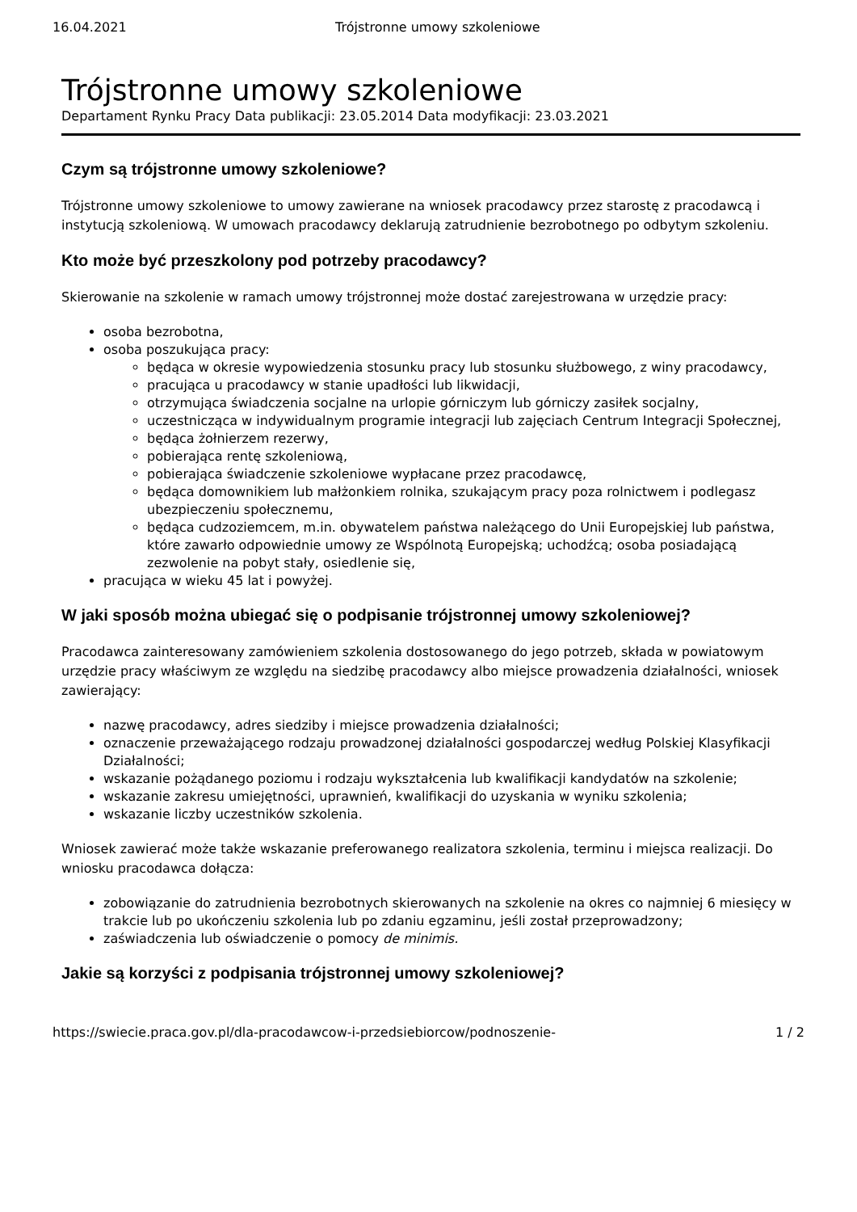16.04.2021 Trójstronne umowy szkoleniowe
Trójstronne umowy szkoleniowe
Departament Rynku Pracy Data publikacji: 23.05.2014 Data modyfikacji: 23.03.2021
Czym są trójstronne umowy szkoleniowe?
Trójstronne umowy szkoleniowe to umowy zawierane na wniosek pracodawcy przez starostę z pracodawcą i instytucją szkoleniową. W umowach pracodawcy deklarują zatrudnienie bezrobotnego po odbytym szkoleniu.
Kto może być przeszkolony pod potrzeby pracodawcy?
Skierowanie na szkolenie w ramach umowy trójstronnej może dostać zarejestrowana w urzędzie pracy:
osoba bezrobotna,
osoba poszukująca pracy:
będąca w okresie wypowiedzenia stosunku pracy lub stosunku służbowego, z winy pracodawcy,
pracująca u pracodawcy w stanie upadłości lub likwidacji,
otrzymująca świadczenia socjalne na urlopie górniczym lub górniczy zasiłek socjalny,
uczestnicząca w indywidualnym programie integracji lub zajęciach Centrum Integracji Społecznej,
będąca żołnierzem rezerwy,
pobierająca rentę szkoleniową,
pobierająca świadczenie szkoleniowe wypłacane przez pracodawcę,
będąca domownikiem lub małżonkiem rolnika, szukającym pracy poza rolnictwem i podlegasz ubezpieczeniu społecznemu,
będąca cudzoziemcem, m.in. obywatelem państwa należącego do Unii Europejskiej lub państwa, które zawarło odpowiednie umowy ze Wspólnotą Europejską; uchodźcą; osoba posiadającą zezwolenie na pobyt stały, osiedlenie się,
pracująca w wieku 45 lat i powyżej.
W jaki sposób można ubiegać się o podpisanie trójstronnej umowy szkoleniowej?
Pracodawca zainteresowany zamówieniem szkolenia dostosowanego do jego potrzeb, składa w powiatowym urzędzie pracy właściwym ze względu na siedzibę pracodawcy albo miejsce prowadzenia działalności, wniosek zawierający:
nazwę pracodawcy, adres siedziby i miejsce prowadzenia działalności;
oznaczenie przeważającego rodzaju prowadzonej działalności gospodarczej według Polskiej Klasyfikacji Działalności;
wskazanie pożądanego poziomu i rodzaju wykształcenia lub kwalifikacji kandydatów na szkolenie;
wskazanie zakresu umiejętności, uprawnień, kwalifikacji do uzyskania w wyniku szkolenia;
wskazanie liczby uczestników szkolenia.
Wniosek zawierać może także wskazanie preferowanego realizatora szkolenia, terminu i miejsca realizacji. Do wniosku pracodawca dołącza:
zobowiązanie do zatrudnienia bezrobotnych skierowanych na szkolenie na okres co najmniej 6 miesięcy w trakcie lub po ukończeniu szkolenia lub po zdaniu egzaminu, jeśli został przeprowadzony;
zaświadczenia lub oświadczenie o pomocy de minimis.
Jakie są korzyści z podpisania trójstronnej umowy szkoleniowej?
https://swiecie.praca.gov.pl/dla-pracodawcow-i-przedsiebiorcow/podnoszenie- 1 / 2